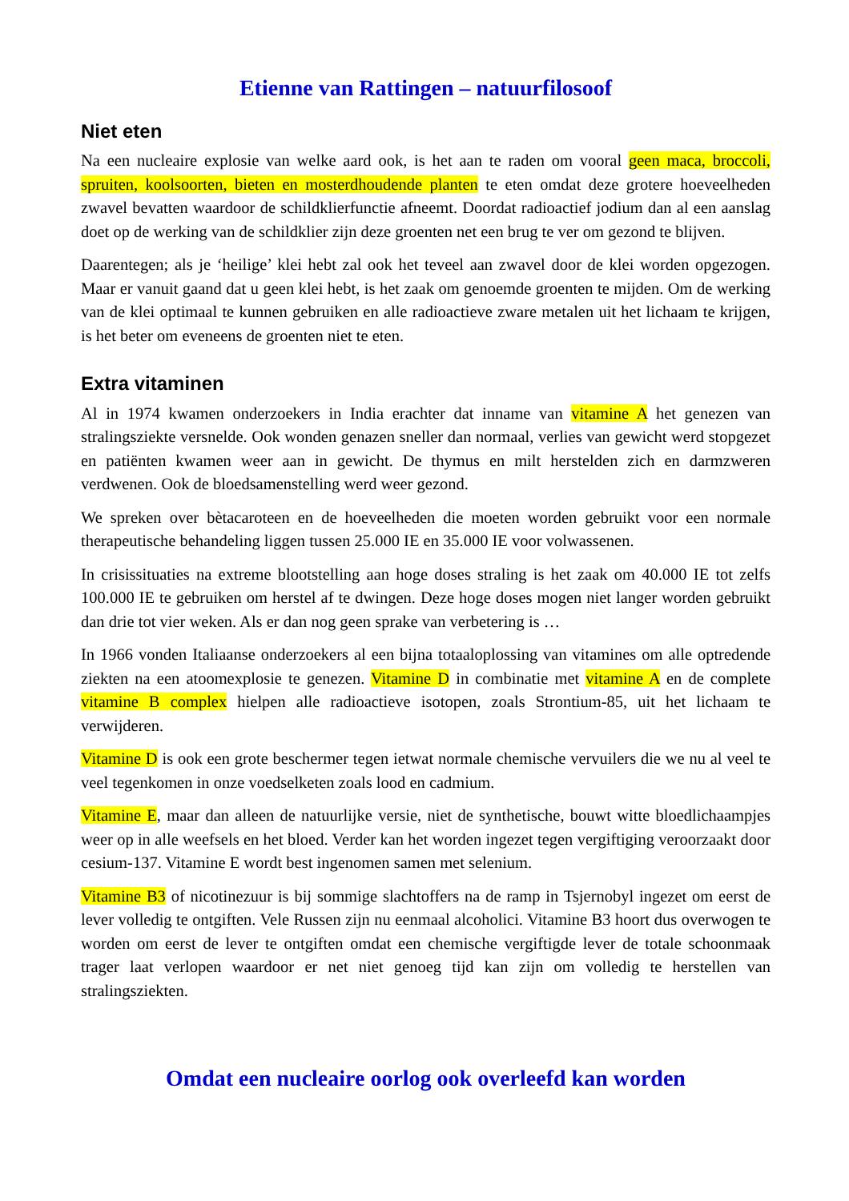Etienne van Rattingen – natuurfilosoof
Niet eten
Na een nucleaire explosie van welke aard ook, is het aan te raden om vooral geen maca, broccoli, spruiten, koolsoorten, bieten en mosterdhoudende planten te eten omdat deze grotere hoeveelheden zwavel bevatten waardoor de schildklierfunctie afneemt. Doordat radioactief jodium dan al een aanslag doet op de werking van de schildklier zijn deze groenten net een brug te ver om gezond te blijven.
Daarentegen; als je ‘heilige’ klei hebt zal ook het teveel aan zwavel door de klei worden opgezogen. Maar er vanuit gaand dat u geen klei hebt, is het zaak om genoemde groenten te mijden. Om de werking van de klei optimaal te kunnen gebruiken en alle radioactieve zware metalen uit het lichaam te krijgen, is het beter om eveneens de groenten niet te eten.
Extra vitaminen
Al in 1974 kwamen onderzoekers in India erachter dat inname van vitamine A het genezen van stralingsziekte versnelde. Ook wonden genazen sneller dan normaal, verlies van gewicht werd stopgezet en patiënten kwamen weer aan in gewicht. De thymus en milt herstelden zich en darmzweren verdwenen. Ook de bloedsamenstelling werd weer gezond.
We spreken over bètacaroteen en de hoeveelheden die moeten worden gebruikt voor een normale therapeutische behandeling liggen tussen 25.000 IE en 35.000 IE voor volwassenen.
In crisissituaties na extreme blootstelling aan hoge doses straling is het zaak om 40.000 IE tot zelfs 100.000 IE te gebruiken om herstel af te dwingen. Deze hoge doses mogen niet langer worden gebruikt dan drie tot vier weken. Als er dan nog geen sprake van verbetering is …
In 1966 vonden Italiaanse onderzoekers al een bijna totaaloplossing van vitamines om alle optredende ziekten na een atoomexplosie te genezen. Vitamine D in combinatie met vitamine A en de complete vitamine B complex hielpen alle radioactieve isotopen, zoals Strontium-85, uit het lichaam te verwijderen.
Vitamine D is ook een grote beschermer tegen ietwat normale chemische vervuilers die we nu al veel te veel tegenkomen in onze voedselketen zoals lood en cadmium.
Vitamine E, maar dan alleen de natuurlijke versie, niet de synthetische, bouwt witte bloedlichaampjes weer op in alle weefsels en het bloed. Verder kan het worden ingezet tegen vergiftiging veroorzaakt door cesium-137. Vitamine E wordt best ingenomen samen met selenium.
Vitamine B3 of nicotinezuur is bij sommige slachtoffers na de ramp in Tsjernobyl ingezet om eerst de lever volledig te ontgiften. Vele Russen zijn nu eenmaal alcoholici. Vitamine B3 hoort dus overwogen te worden om eerst de lever te ontgiften omdat een chemische vergiftigde lever de totale schoonmaak trager laat verlopen waardoor er net niet genoeg tijd kan zijn om volledig te herstellen van stralingsziekten.
Omdat een nucleaire oorlog ook overleefd kan worden